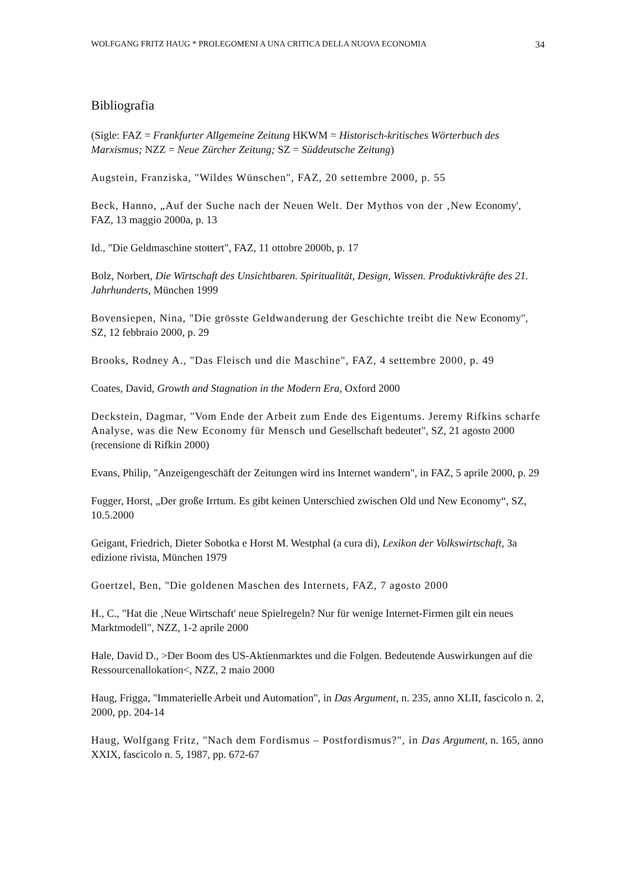WOLFGANG FRITZ HAUG * PROLEGOMENI A UNA CRITICA DELLA NUOVA ECONOMIA 34
Bibliografia
(Sigle: FAZ = Frankfurter Allgemeine Zeitung HKWM = Historisch-kritisches Wörterbuch des Marxismus; NZZ = Neue Zürcher Zeitung; SZ = Süddeutsche Zeitung)
Augstein, Franziska, "Wildes Wünschen", FAZ, 20 settembre 2000, p. 55
Beck, Hanno, „Auf der Suche nach der Neuen Welt. Der Mythos von der ‚New Economy', FAZ, 13 maggio 2000a, p. 13
Id., "Die Geldmaschine stottert", FAZ, 11 ottobre 2000b, p. 17
Bolz, Norbert, Die Wirtschaft des Unsichtbaren. Spiritualität, Design, Wissen. Produktivkräfte des 21. Jahrhunderts, München 1999
Bovensiepen, Nina, "Die grösste Geldwanderung der Geschichte treibt die New Economy", SZ, 12 febbraio 2000, p. 29
Brooks, Rodney A., "Das Fleisch und die Maschine", FAZ, 4 settembre 2000, p. 49
Coates, David, Growth and Stagnation in the Modern Era, Oxford 2000
Deckstein, Dagmar, "Vom Ende der Arbeit zum Ende des Eigentums. Jeremy Rifkins scharfe Analyse, was die New Economy für Mensch und Gesellschaft bedeutet", SZ, 21 agosto 2000 (recensione di Rifkin 2000)
Evans, Philip, "Anzeigengeschäft der Zeitungen wird ins Internet wandern", in FAZ, 5 aprile 2000, p. 29
Fugger, Horst, „Der große Irrtum. Es gibt keinen Unterschied zwischen Old und New Economy“, SZ, 10.5.2000
Geigant, Friedrich, Dieter Sobotka e Horst M. Westphal (a cura di), Lexikon der Volkswirtschaft, 3a edizione rivista, München 1979
Goertzel, Ben, "Die goldenen Maschen des Internets, FAZ, 7 agosto 2000
H., C., "Hat die ‚Neue Wirtschaft' neue Spielregeln? Nur für wenige Internet-Firmen gilt ein neues Marktmodell", NZZ, 1-2 aprile 2000
Hale, David D., >Der Boom des US-Aktienmarktes und die Folgen. Bedeutende Auswirkungen auf die Ressourcenallokation<, NZZ, 2 maio 2000
Haug, Frigga, "Immaterielle Arbeit und Automation", in Das Argument, n. 235, anno XLII, fascicolo n. 2, 2000, pp. 204-14
Haug, Wolfgang Fritz, "Nach dem Fordismus – Postfordismus?", in Das Argument, n. 165, anno XXIX, fascicolo n. 5, 1987, pp. 672-67